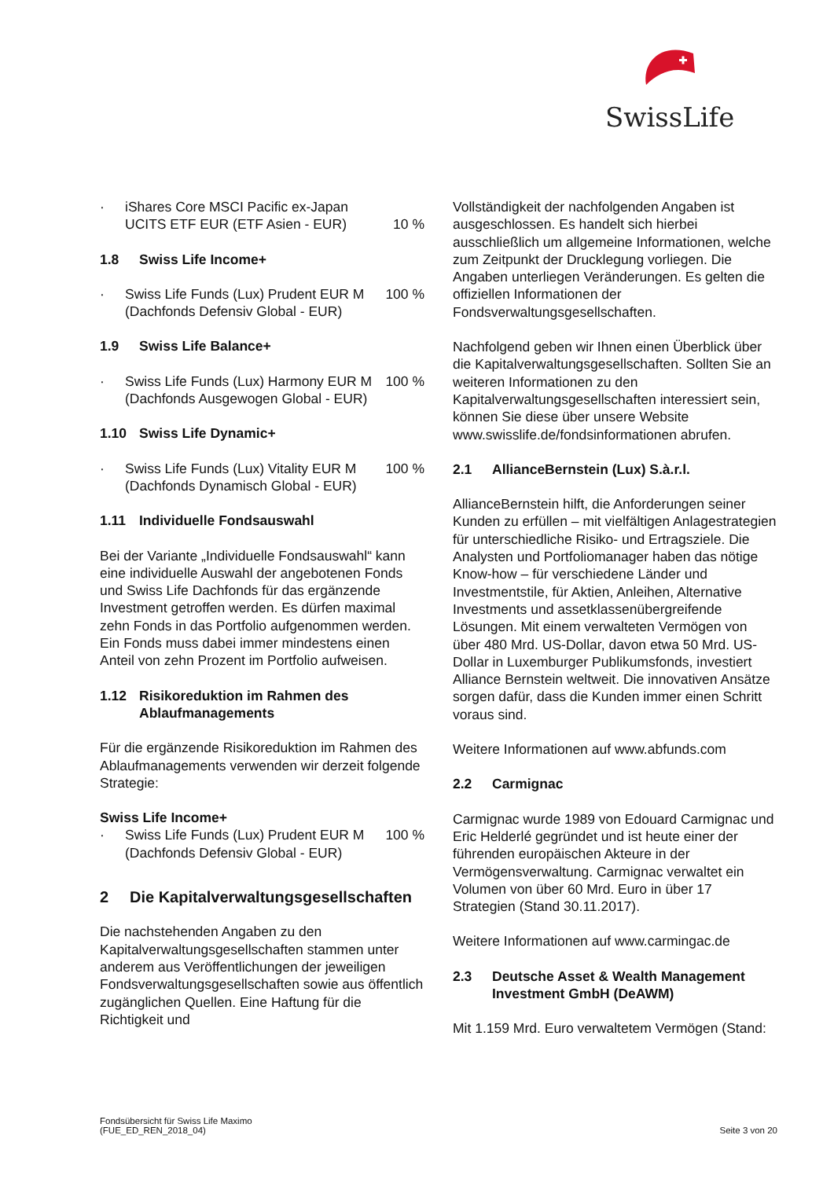SwissLife
· iShares Core MSCI Pacific ex-Japan UCITS ETF EUR (ETF Asien - EUR)
10 %
1.8 Swiss Life Income+
· Swiss Life Funds (Lux) Prudent EUR M (Dachfonds Defensiv Global - EUR) 100 %
1.9 Swiss Life Balance+
· Swiss Life Funds (Lux) Harmony EUR M (Dachfonds Ausgewogen Global - EUR) 100 %
1.10 Swiss Life Dynamic+
· Swiss Life Funds (Lux) Vitality EUR M (Dachfonds Dynamisch Global - EUR) 100 %
1.11 Individuelle Fondsauswahl
Bei der Variante „Individuelle Fondsauswahl“ kann eine individuelle Auswahl der angebotenen Fonds und Swiss Life Dachfonds für das ergänzende Investment getroffen werden. Es dürfen maximal zehn Fonds in das Portfolio aufgenommen werden. Ein Fonds muss dabei immer mindestens einen Anteil von zehn Prozent im Portfolio aufweisen.
1.12 Risikoreduktion im Rahmen des Ablaufmanagements
Für die ergänzende Risikoreduktion im Rahmen des Ablaufmanagements verwenden wir derzeit folgende Strategie:
Swiss Life Income+
· Swiss Life Funds (Lux) Prudent EUR M (Dachfonds Defensiv Global - EUR) 100 %
2 Die Kapitalverwaltungsgesellschaften
Die nachstehenden Angaben zu den Kapitalverwaltungsgesellschaften stammen unter anderem aus Veröffentlichungen der jeweiligen Fondsverwaltungsgesellschaften sowie aus öffentlich zugänglichen Quellen. Eine Haftung für die Richtigkeit und
Vollständigkeit der nachfolgenden Angaben ist ausgeschlossen. Es handelt sich hierbei ausschließlich um allgemeine Informationen, welche zum Zeitpunkt der Drucklegung vorliegen. Die Angaben unterliegen Veränderungen. Es gelten die offiziellen Informationen der Fondsverwaltungsgesellschaften.
Nachfolgend geben wir Ihnen einen Überblick über die Kapitalverwaltungsgesellschaften. Sollten Sie an weiteren Informationen zu den Kapitalverwaltungsgesellschaften interessiert sein, können Sie diese über unsere Website www.swisslife.de/fondsinformationen abrufen.
2.1 AllianceBernstein (Lux) S.à.r.l.
AllianceBernstein hilft, die Anforderungen seiner Kunden zu erfüllen – mit vielfältigen Anlagestrategien für unterschiedliche Risiko- und Ertragsziele. Die Analysten und Portfoliomanager haben das nötige Know-how – für verschiedene Länder und Investmentstile, für Aktien, Anleihen, Alternative Investments und assetklassenübergreifende Lösungen. Mit einem verwalteten Vermögen von über 480 Mrd. US-Dollar, davon etwa 50 Mrd. US-Dollar in Luxemburger Publikumsfonds, investiert Alliance Bernstein weltweit. Die innovativen Ansätze sorgen dafür, dass die Kunden immer einen Schritt voraus sind.
Weitere Informationen auf www.abfunds.com
2.2 Carmignac
Carmignac wurde 1989 von Edouard Carmignac und Eric Helderlé gegründet und ist heute einer der führenden europäischen Akteure in der Vermögensverwaltung. Carmignac verwaltet ein Volumen von über 60 Mrd. Euro in über 17 Strategien (Stand 30.11.2017).
Weitere Informationen auf www.carmingac.de
2.3 Deutsche Asset & Wealth Management Investment GmbH (DeAWM)
Mit 1.159 Mrd. Euro verwaltetem Vermögen (Stand:
Fondsübersicht für Swiss Life Maximo
(FUE_ED_REN_2018_04)
Seite 3 von 20